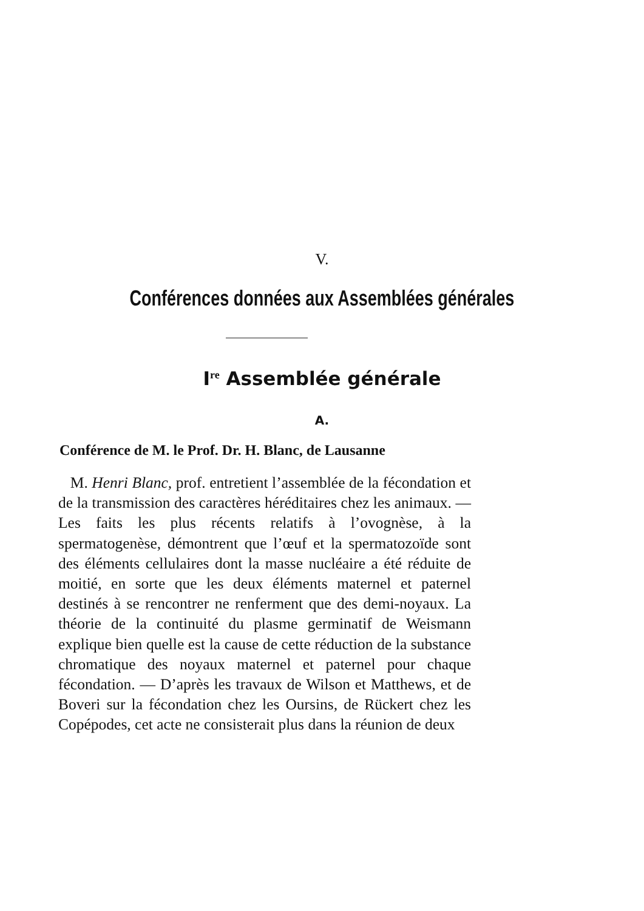V.
Conférences données aux Assemblées générales
I<sup>re</sup> Assemblée générale
A.
Conférence de M. le Prof. Dr. H. Blanc, de Lausanne
M. Henri Blanc, prof. entretient l’assemblée de la fécondation et de la transmission des caractères héréditaires chez les animaux. — Les faits les plus récents relatifs à l’ovognèse, à la spermatogenèse, démontrent que l’œuf et la spermatozoïde sont des éléments cellulaires dont la masse nucléaire a été réduite de moitié, en sorte que les deux éléments maternel et paternel destinés à se rencontrer ne renferment que des demi-noyaux. La théorie de la continuité du plasme germinatif de Weismann explique bien quelle est la cause de cette réduction de la substance chromatique des noyaux maternel et paternel pour chaque fécondation. — D’après les travaux de Wilson et Matthews, et de Boveri sur la fécondation chez les Oursins, de Rückert chez les Copépodes, cet acte ne consisterait plus dans la réunion de deux